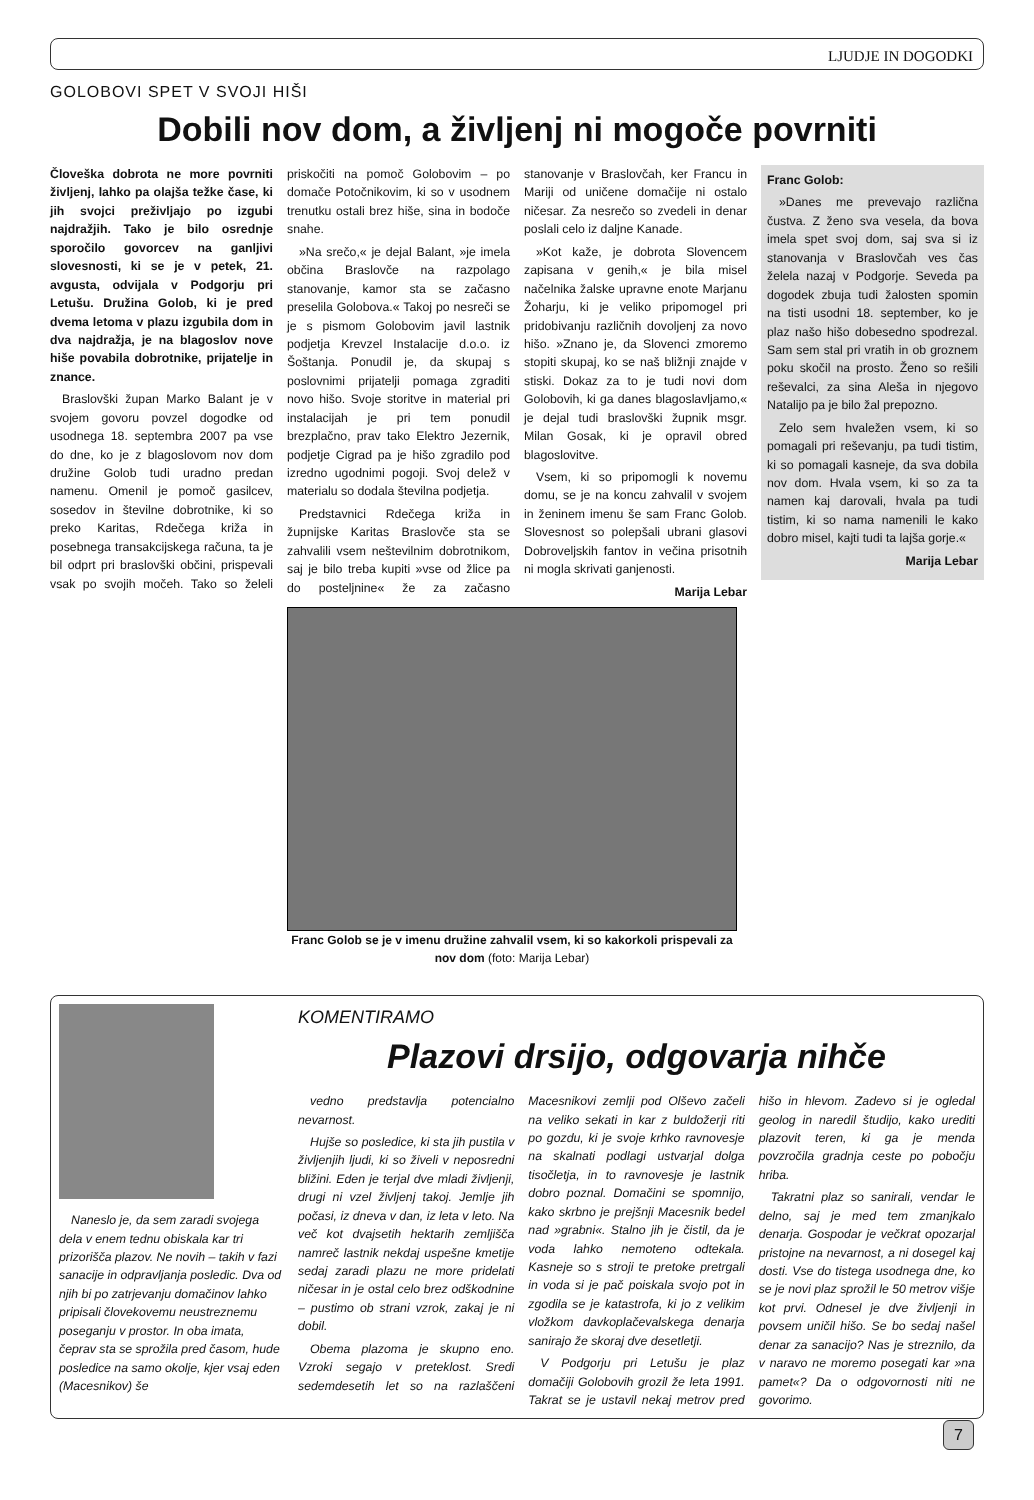LJUDJE IN DOGODKI
GOLOBOVI SPET V SVOJI HIŠI
Dobili nov dom, a življenj ni mogoče povrniti
Človeška dobrota ne more povrniti življenj, lahko pa olajša težke čase, ki jih svojci preživljajo po izgubi najdražjih. Tako je bilo osrednje sporočilo govorcev na ganljivi slovesnosti, ki se je v petek, 21. avgusta, odvijala v Podgorju pri Letušu. Družina Golob, ki je pred dvema letoma v plazu izgubila dom in dva najdražja, je na blagoslov nove hiše povabila dobrotnike, prijatelje in znance.
Braslovški župan Marko Balant je v svojem govoru povzel dogodke od usodnega 18. septembra 2007 pa vse do dne, ko je z blagoslovom nov dom družine Golob tudi uradno predan namenu. Omenil je pomoč gasilcev, sosedov in številne dobrotnike, ki so preko Karitas, Rdečega križa in posebnega transakcijskega računa, ta je bil odprt pri braslovški občini, prispevali vsak po svojih močeh. Tako so želeli priskočiti na pomoč Golobovim – po domače Potočnikovim, ki so v usodnem trenutku ostali brez hiše, sina in bodoče snahe.
»Na srečo,« je dejal Balant, »je imela občina Braslovče na razpolago stanovanje, kamor sta se začasno preselila Golobova.« Takoj po nesreči se je s pismom Golobovim javil lastnik podjetja Krevzel Instalacije d.o.o. iz Šoštanja. Ponudil je, da skupaj s poslovnimi prijatelji pomaga zgraditi novo hišo. Svoje storitve in material pri instalacijah je pri tem ponudil brezplačno, prav tako Elektro Jezernik, podjetje Cigrad pa je hišo zgradilo pod izredno ugodnimi pogoji. Svoj delež v materialu so dodala številna podjetja.
Predstavnici Rdečega križa in župnijske Karitas Braslovče sta se zahvalili vsem neštevilnim dobrotnikom, saj je bilo treba kupiti »vse od žlice pa do posteljnine« že za začasno stanovanje v Braslovčah, ker Francu in Mariji od uničene domačije ni ostalo ničesar. Za nesrečo so zvedeli in denar poslali celo iz daljne Kanade.
»Kot kaže, je dobrota Slovencem zapisana v genih,« je bila misel načelnika žalske upravne enote Marjanu Žoharju, ki je veliko pripomogel pri pridobivanju različnih dovoljenj za novo hišo. »Znano je, da Slovenci zmoremo stopiti skupaj, ko se naš bližnji znajde v stiski. Dokaz za to je tudi novi dom Golobovih, ki ga danes blagoslavljamo,« je dejal tudi braslovški župnik msgr. Milan Gosak, ki je opravil obred blagoslovitve.
Vsem, ki so pripomogli k novemu domu, se je na koncu zahvalil v svojem in ženinem imenu še sam Franc Golob. Slovesnost so polepšali ubrani glasovi Dobroveljskih fantov in večina prisotnih ni mogla skrivati ganjenosti.
Marija Lebar
Franc Golob:
»Danes me prevevajo različna čustva. Z ženo sva vesela, da bova imela spet svoj dom, saj sva si iz stanovanja v Braslovčah ves čas želela nazaj v Podgorje. Seveda pa dogodek zbuja tudi žalosten spomin na tisti usodni 18. september, ko je plaz našo hišo dobesedno spodrezal. Sam sem stal pri vratih in ob groznem poku skočil na prosto. Ženo so rešili reševalci, za sina Aleša in njegovo Natalijo pa je bilo žal prepozno.
Zelo sem hvaležen vsem, ki so pomagali pri reševanju, pa tudi tistim, ki so pomagali kasneje, da sva dobila nov dom. Hvala vsem, ki so za ta namen kaj darovali, hvala pa tudi tistim, ki so nama namenili le kako dobro misel, kajti tudi ta lajša gorje.«
Marija Lebar
Franc Golob se je v imenu družine zahvalil vsem, ki so kakorkoli prispevali za nov dom (foto: Marija Lebar)
Naneslo je, da sem zaradi svojega dela v enem tednu obiskala kar tri prizorišča plazov. Ne novih – takih v fazi sanacije in odpravljanja posledic. Dva od njih bi po zatrjevanju domačinov lahko pripisali človekovemu neustreznemu poseganju v prostor. In oba imata, čeprav sta se sprožila pred časom, hude posledice na samo okolje, kjer vsaj eden (Macesnikov) še
KOMENTIRAMO
Plazovi drsijo, odgovarja nihče
vedno predstavlja potencialno nevarnost.
Hujše so posledice, ki sta jih pustila v življenjih ljudi, ki so živeli v neposredni bližini. Eden je terjal dve mladi življenji, drugi ni vzel življenj takoj. Jemlje jih počasi, iz dneva v dan, iz leta v leto. Na več kot dvajsetih hektarih zemljišča namreč lastnik nekdaj uspešne kmetije sedaj zaradi plazu ne more pridelati ničesar in je ostal celo brez odškodnine – pustimo ob strani vzrok, zakaj je ni dobil.
Obema plazoma je skupno eno. Vzroki segajo v preteklost. Sredi sedemdesetih let so na razlaščeni Macesnikovi zemlji pod Olševo začeli na veliko sekati in kar z buldožerji riti po gozdu, ki je svoje krhko ravnovesje na skalnati podlagi ustvarjal dolga tisočletja, in to ravnovesje je lastnik dobro poznal. Domačini se spomnijo, kako skrbno je prejšnji Macesnik bedel nad »grabni«. Stalno jih je čistil, da je voda lahko nemoteno odtekala. Kasneje so s stroji te pretoke pretrgali in voda si je pač poiskala svojo pot in zgodila se je katastrofa, ki jo z velikim vložkom davkoplačevalskega denarja sanirajo že skoraj dve desetletji.
V Podgorju pri Letušu je plaz domačiji Golobovih grozil že leta 1991. Takrat se je ustavil nekaj metrov pred hišo in hlevom. Zadevo si je ogledal geolog in naredil študijo, kako urediti plazovit teren, ki ga je menda povzročila gradnja ceste po pobočju hriba.
Takratni plaz so sanirali, vendar le delno, saj je med tem zmanjkalo denarja. Gospodar je večkrat opozarjal pristojne na nevarnost, a ni dosegel kaj dosti. Vse do tistega usodnega dne, ko se je novi plaz sprožil le 50 metrov višje kot prvi. Odnesel je dve življenji in povsem uničil hišo. Se bo sedaj našel denar za sanacijo? Nas je streznilo, da v naravo ne moremo posegati kar »na pamet«? Da o odgovornosti niti ne govorimo.
7